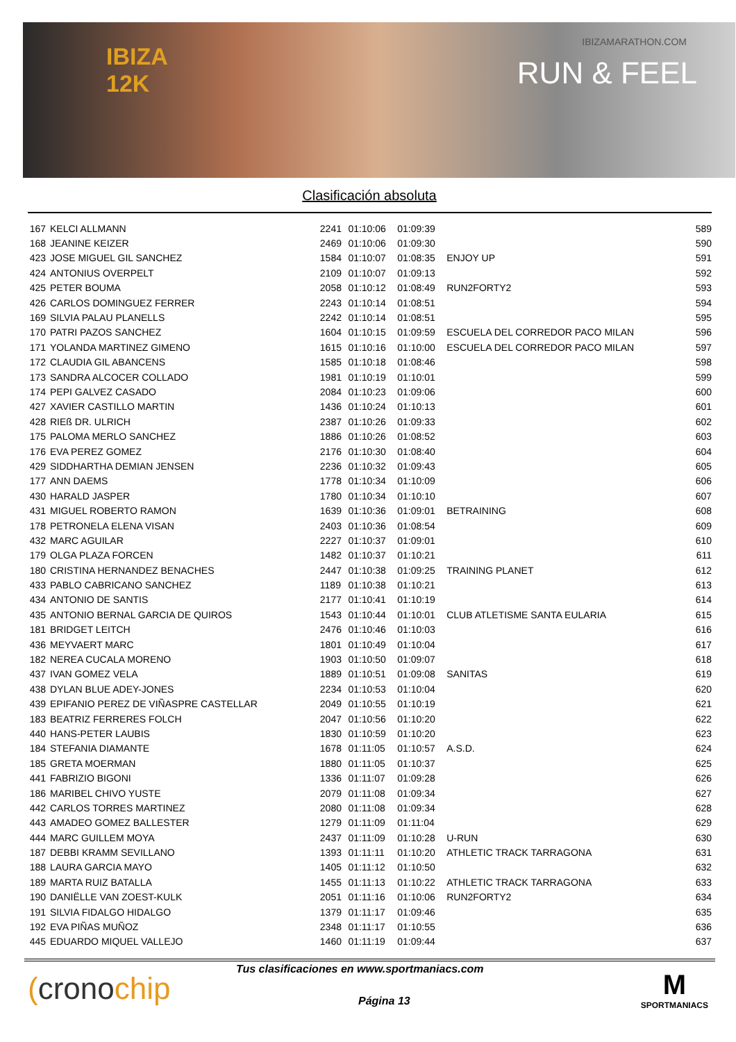IBIZA
12K
IBIZAMARATHON.COM
RUN & FEEL
Clasificación absoluta
| 167 | KELCI ALLMANN | 2241 | 01:10:06 | 01:09:39 | | 589 |
| 168 | JEANINE KEIZER | 2469 | 01:10:06 | 01:09:30 | | 590 |
| 423 | JOSE MIGUEL GIL SANCHEZ | 1584 | 01:10:07 | 01:08:35 | ENJOY UP | 591 |
| 424 | ANTONIUS OVERPELT | 2109 | 01:10:07 | 01:09:13 | | 592 |
| 425 | PETER BOUMA | 2058 | 01:10:12 | 01:08:49 | RUN2FORTY2 | 593 |
| 426 | CARLOS DOMINGUEZ FERRER | 2243 | 01:10:14 | 01:08:51 | | 594 |
| 169 | SILVIA PALAU PLANELLS | 2242 | 01:10:14 | 01:08:51 | | 595 |
| 170 | PATRI PAZOS SANCHEZ | 1604 | 01:10:15 | 01:09:59 | ESCUELA DEL CORREDOR PACO MILAN | 596 |
| 171 | YOLANDA MARTINEZ GIMENO | 1615 | 01:10:16 | 01:10:00 | ESCUELA DEL CORREDOR PACO MILAN | 597 |
| 172 | CLAUDIA GIL ABANCENS | 1585 | 01:10:18 | 01:08:46 | | 598 |
| 173 | SANDRA ALCOCER COLLADO | 1981 | 01:10:19 | 01:10:01 | | 599 |
| 174 | PEPI GALVEZ CASADO | 2084 | 01:10:23 | 01:09:06 | | 600 |
| 427 | XAVIER CASTILLO MARTIN | 1436 | 01:10:24 | 01:10:13 | | 601 |
| 428 | RIEß DR. ULRICH | 2387 | 01:10:26 | 01:09:33 | | 602 |
| 175 | PALOMA MERLO SANCHEZ | 1886 | 01:10:26 | 01:08:52 | | 603 |
| 176 | EVA PEREZ GOMEZ | 2176 | 01:10:30 | 01:08:40 | | 604 |
| 429 | SIDDHARTHA DEMIAN JENSEN | 2236 | 01:10:32 | 01:09:43 | | 605 |
| 177 | ANN DAEMS | 1778 | 01:10:34 | 01:10:09 | | 606 |
| 430 | HARALD JASPER | 1780 | 01:10:34 | 01:10:10 | | 607 |
| 431 | MIGUEL ROBERTO RAMON | 1639 | 01:10:36 | 01:09:01 | BETRAINING | 608 |
| 178 | PETRONELA ELENA VISAN | 2403 | 01:10:36 | 01:08:54 | | 609 |
| 432 | MARC AGUILAR | 2227 | 01:10:37 | 01:09:01 | | 610 |
| 179 | OLGA PLAZA FORCEN | 1482 | 01:10:37 | 01:10:21 | | 611 |
| 180 | CRISTINA HERNANDEZ BENACHES | 2447 | 01:10:38 | 01:09:25 | TRAINING PLANET | 612 |
| 433 | PABLO CABRICANO SANCHEZ | 1189 | 01:10:38 | 01:10:21 | | 613 |
| 434 | ANTONIO DE SANTIS | 2177 | 01:10:41 | 01:10:19 | | 614 |
| 435 | ANTONIO BERNAL GARCIA DE QUIROS | 1543 | 01:10:44 | 01:10:01 | CLUB ATLETISME SANTA EULARIA | 615 |
| 181 | BRIDGET LEITCH | 2476 | 01:10:46 | 01:10:03 | | 616 |
| 436 | MEYVAERT MARC | 1801 | 01:10:49 | 01:10:04 | | 617 |
| 182 | NEREA CUCALA MORENO | 1903 | 01:10:50 | 01:09:07 | | 618 |
| 437 | IVAN GOMEZ VELA | 1889 | 01:10:51 | 01:09:08 | SANITAS | 619 |
| 438 | DYLAN BLUE ADEY-JONES | 2234 | 01:10:53 | 01:10:04 | | 620 |
| 439 | EPIFANIO PEREZ DE VIÑASPRE CASTELLAR | 2049 | 01:10:55 | 01:10:19 | | 621 |
| 183 | BEATRIZ FERRERES FOLCH | 2047 | 01:10:56 | 01:10:20 | | 622 |
| 440 | HANS-PETER LAUBIS | 1830 | 01:10:59 | 01:10:20 | | 623 |
| 184 | STEFANIA DIAMANTE | 1678 | 01:11:05 | 01:10:57 | A.S.D. | 624 |
| 185 | GRETA MOERMAN | 1880 | 01:11:05 | 01:10:37 | | 625 |
| 441 | FABRIZIO BIGONI | 1336 | 01:11:07 | 01:09:28 | | 626 |
| 186 | MARIBEL CHIVO YUSTE | 2079 | 01:11:08 | 01:09:34 | | 627 |
| 442 | CARLOS TORRES MARTINEZ | 2080 | 01:11:08 | 01:09:34 | | 628 |
| 443 | AMADEO GOMEZ BALLESTER | 1279 | 01:11:09 | 01:11:04 | | 629 |
| 444 | MARC GUILLEM MOYA | 2437 | 01:11:09 | 01:10:28 | U-RUN | 630 |
| 187 | DEBBI KRAMM SEVILLANO | 1393 | 01:11:11 | 01:10:20 | ATHLETIC TRACK TARRAGONA | 631 |
| 188 | LAURA GARCIA MAYO | 1405 | 01:11:12 | 01:10:50 | | 632 |
| 189 | MARTA RUIZ BATALLA | 1455 | 01:11:13 | 01:10:22 | ATHLETIC TRACK TARRAGONA | 633 |
| 190 | DANIËLLE VAN ZOEST-KULK | 2051 | 01:11:16 | 01:10:06 | RUN2FORTY2 | 634 |
| 191 | SILVIA FIDALGO HIDALGO | 1379 | 01:11:17 | 01:09:46 | | 635 |
| 192 | EVA PIÑAS MUÑOZ | 2348 | 01:11:17 | 01:10:55 | | 636 |
| 445 | EDUARDO MIQUEL VALLEJO | 1460 | 01:11:19 | 01:09:44 | | 637 |
(cronochip
Tus clasificaciones en www.sportmaniacs.com
Página 13
M
SPORTMANIACS